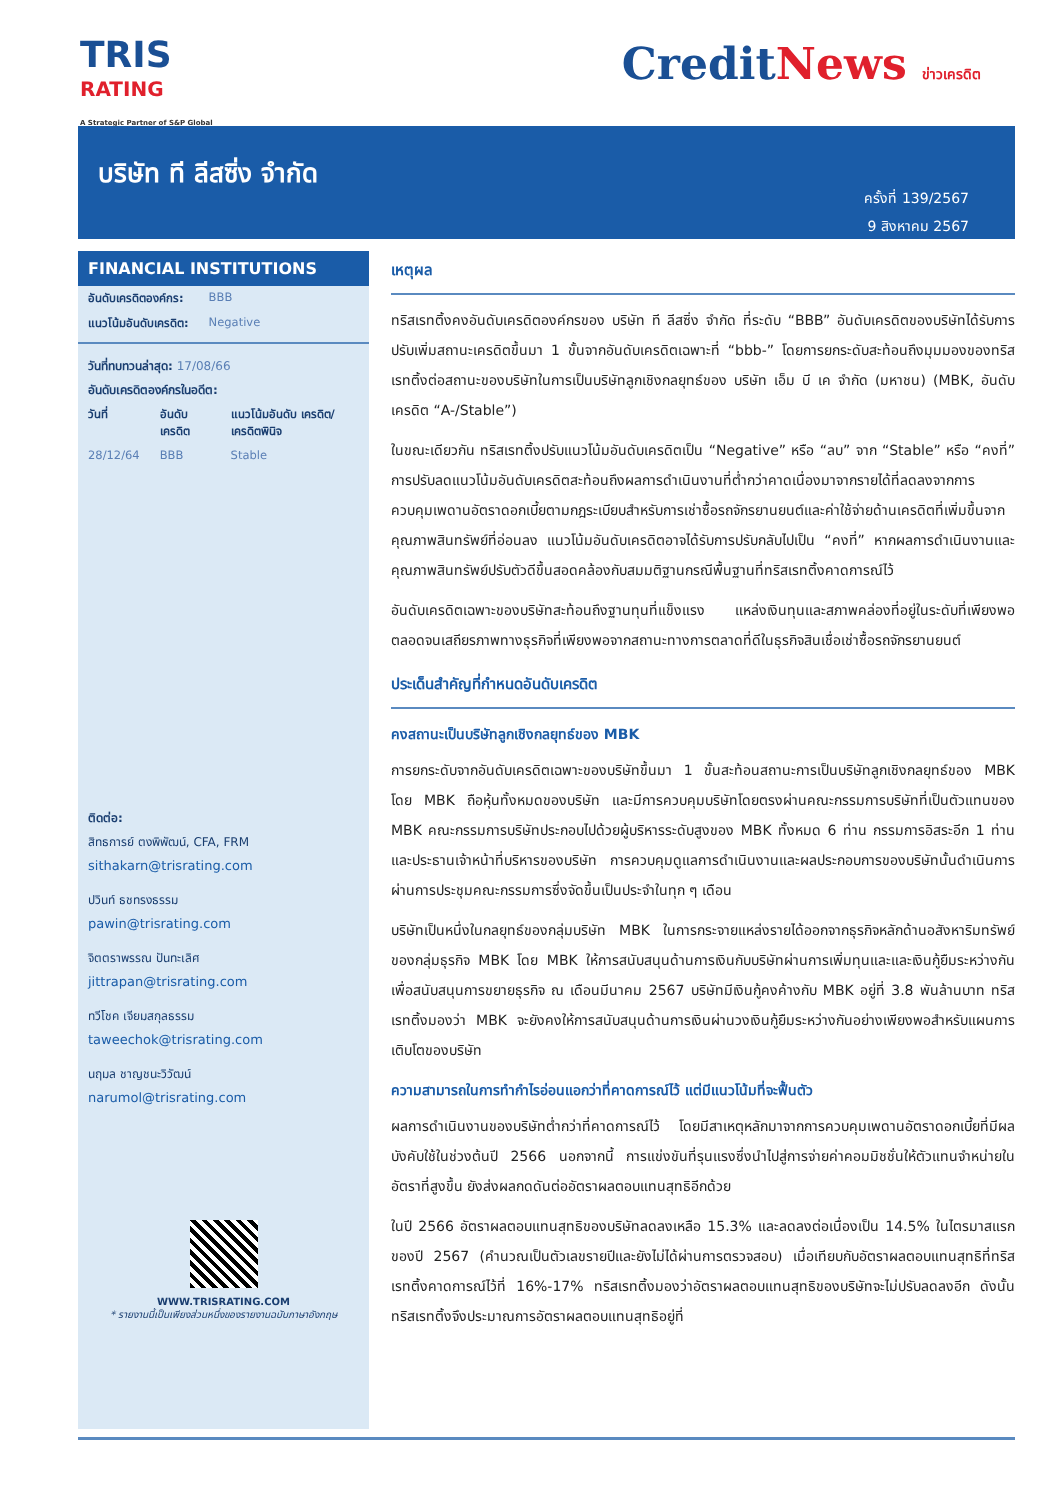TRIS
RATING
A Strategic Partner of S&P Global
CreditNews ข่าวเครดิต
บริษัท ที ลีสซิ่ง จำกัด
ครั้งที่ 139/2567
9 สิงหาคม 2567
FINANCIAL INSTITUTIONS
| อันดับเครดิตองค์กร: | BBB |
| แนวโน้มอันดับเครดิต: | Negative |
วันที่ทบทวนล่าสุด: 17/08/66
อันดับเครดิตองค์กรในอดีต:
| วันที่ | อันดับเครดิต | แนวโน้มอันดับ เครดิต/ เครดิตพินิจ |
| --- | --- | --- |
| 28/12/64 | BBB | Stable |
ติดต่อ:
สิทธการย์ ตงพิพัฒน์, CFA, FRM
sithakarn@trisrating.com
ปวินท์ ธชทรงธรรม
pawin@trisrating.com
จิตตราพรรณ ปันทะเลิศ
jittrapan@trisrating.com
ทวีโชค เจียมสกุลธรรม
taweechok@trisrating.com
นฤมล ชาญชนะวิวัฒน์
narumol@trisrating.com
WWW.TRISRATING.COM
* รายงานนี้เป็นเพียงส่วนหนึ่งของรายงานฉบับภาษาอังกฤษ
เหตุผล
ทริสเรทติ้งคงอันดับเครดิตองค์กรของ บริษัท ที ลีสซิ่ง จำกัด ที่ระดับ “BBB” อันดับเครดิตของบริษัทได้รับการปรับเพิ่มสถานะเครดิตขึ้นมา 1 ขั้นจากอันดับเครดิตเฉพาะที่ “bbb-” โดยการยกระดับสะท้อนถึงมุมมองของทริสเรทติ้งต่อสถานะของบริษัทในการเป็นบริษัทลูกเชิงกลยุทธ์ของ บริษัท เอ็ม บี เค จำกัด (มหาชน) (MBK, อันดับเครดิต “A-/Stable”)
ในขณะเดียวกัน ทริสเรทติ้งปรับแนวโน้มอันดับเครดิตเป็น “Negative” หรือ “ลบ” จาก “Stable” หรือ “คงที่” การปรับลดแนวโน้มอันดับเครดิตสะท้อนถึงผลการดำเนินงานที่ต่ำกว่าคาดเนื่องมาจากรายได้ที่ลดลงจากการควบคุมเพดานอัตราดอกเบี้ยตามกฎระเบียบสำหรับการเช่าซื้อรถจักรยานยนต์และค่าใช้จ่ายด้านเครดิตที่เพิ่มขึ้นจากคุณภาพสินทรัพย์ที่อ่อนลง แนวโน้มอันดับเครดิตอาจได้รับการปรับกลับไปเป็น “คงที่” หากผลการดำเนินงานและคุณภาพสินทรัพย์ปรับตัวดีขึ้นสอดคล้องกับสมมติฐานกรณีพื้นฐานที่ทริสเรทติ้งคาดการณ์ไว้
อันดับเครดิตเฉพาะของบริษัทสะท้อนถึงฐานทุนที่แข็งแรง แหล่งเงินทุนและสภาพคล่องที่อยู่ในระดับที่เพียงพอ ตลอดจนเสถียรภาพทางธุรกิจที่เพียงพอจากสถานะทางการตลาดที่ดีในธุรกิจสินเชื่อเช่าซื้อรถจักรยานยนต์
ประเด็นสำคัญที่กำหนดอันดับเครดิต
คงสถานะเป็นบริษัทลูกเชิงกลยุทธ์ของ MBK
การยกระดับจากอันดับเครดิตเฉพาะของบริษัทขึ้นมา 1 ขั้นสะท้อนสถานะการเป็นบริษัทลูกเชิงกลยุทธ์ของ MBK โดย MBK ถือหุ้นทั้งหมดของบริษัท และมีการควบคุมบริษัทโดยตรงผ่านคณะกรรมการบริษัทที่เป็นตัวแทนของ MBK คณะกรรมการบริษัทประกอบไปด้วยผู้บริหารระดับสูงของ MBK ทั้งหมด 6 ท่าน กรรมการอิสระอีก 1 ท่าน และประธานเจ้าหน้าที่บริหารของบริษัท การควบคุมดูแลการดำเนินงานและผลประกอบการของบริษัทนั้นดำเนินการผ่านการประชุมคณะกรรมการซึ่งจัดขึ้นเป็นประจำในทุก ๆ เดือน
บริษัทเป็นหนึ่งในกลยุทธ์ของกลุ่มบริษัท MBK ในการกระจายแหล่งรายได้ออกจากธุรกิจหลักด้านอสังหาริมทรัพย์ของกลุ่มธุรกิจ MBK โดย MBK ให้การสนับสนุนด้านการเงินกับบริษัทผ่านการเพิ่มทุนและและเงินกู้ยืมระหว่างกันเพื่อสนับสนุนการขยายธุรกิจ ณ เดือนมีนาคม 2567 บริษัทมีเงินกู้คงค้างกับ MBK อยู่ที่ 3.8 พันล้านบาท ทริสเรทติ้งมองว่า MBK จะยังคงให้การสนับสนุนด้านการเงินผ่านวงเงินกู้ยืมระหว่างกันอย่างเพียงพอสำหรับแผนการเติบโตของบริษัท
ความสามารถในการทำกำไรอ่อนแอกว่าที่คาดการณ์ไว้ แต่มีแนวโน้มที่จะฟื้นตัว
ผลการดำเนินงานของบริษัทต่ำกว่าที่คาดการณ์ไว้ โดยมีสาเหตุหลักมาจากการควบคุมเพดานอัตราดอกเบี้ยที่มีผลบังคับใช้ในช่วงต้นปี 2566 นอกจากนี้ การแข่งขันที่รุนแรงซึ่งนำไปสู่การจ่ายค่าคอมมิชชั่นให้ตัวแทนจำหน่ายในอัตราที่สูงขึ้น ยังส่งผลกดดันต่ออัตราผลตอบแทนสุทธิอีกด้วย
ในปี 2566 อัตราผลตอบแทนสุทธิของบริษัทลดลงเหลือ 15.3% และลดลงต่อเนื่องเป็น 14.5% ในไตรมาสแรกของปี 2567 (คำนวณเป็นตัวเลขรายปีและยังไม่ได้ผ่านการตรวจสอบ) เมื่อเทียบกับอัตราผลตอบแทนสุทธิที่ทริสเรทติ้งคาดการณ์ไว้ที่ 16%-17% ทริสเรทติ้งมองว่าอัตราผลตอบแทนสุทธิของบริษัทจะไม่ปรับลดลงอีก ดังนั้น ทริสเรทติ้งจึงประมาณการอัตราผลตอบแทนสุทธิอยู่ที่